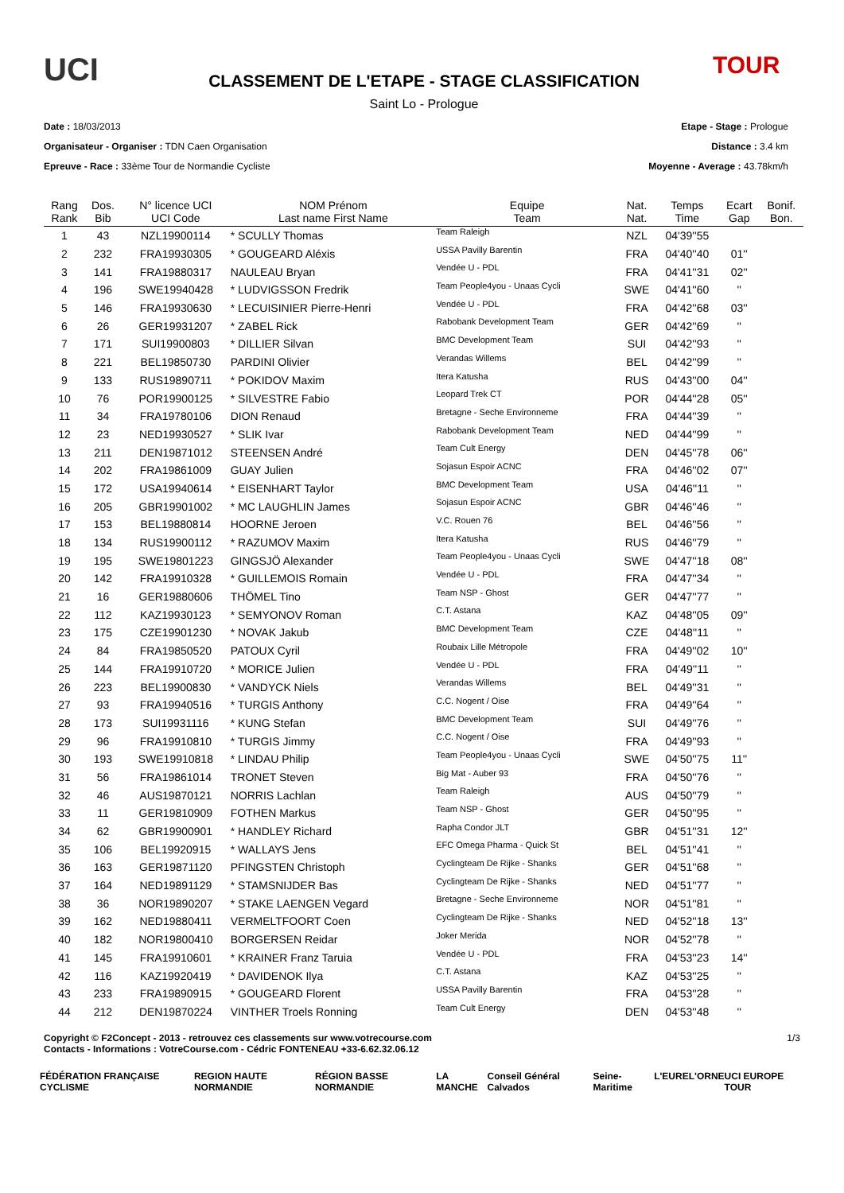UCI
CLASSEMENT DE L'ETAPE - STAGE CLASSIFICATION
Saint Lo - Prologue
TOUR
Date : 18/03/2013
Organisateur - Organiser : TDN Caen Organisation
Epreuve - Race : 33ème Tour de Normandie Cycliste
Etape - Stage : Prologue
Distance : 3.4 km
Moyenne - Average : 43.78km/h
| Rang Rank | Dos. Bib | N° licence UCI UCI Code | NOM Prénom Last name First Name | Equipe Team | Nat. Nat. | Temps Time | Ecart Gap | Bonif. Bon. |
| --- | --- | --- | --- | --- | --- | --- | --- | --- |
| 1 | 43 | NZL19900114 | * SCULLY Thomas | Team Raleigh | NZL | 04'39''55 | | |
| 2 | 232 | FRA19930305 | * GOUGEARD Aléxis | USSA Pavilly Barentin | FRA | 04'40''40 | 01'' | |
| 3 | 141 | FRA19880317 | NAULEAU Bryan | Vendée U - PDL | FRA | 04'41''31 | 02'' | |
| 4 | 196 | SWE19940428 | * LUDVIGSSON Fredrik | Team People4you - Unaas Cycli | SWE | 04'41''60 | '' | |
| 5 | 146 | FRA19930630 | * LECUISINIER Pierre-Henri | Vendée U - PDL | FRA | 04'42''68 | 03'' | |
| 6 | 26 | GER19931207 | * ZABEL Rick | Rabobank Development Team | GER | 04'42''69 | '' | |
| 7 | 171 | SUI19900803 | * DILLIER Silvan | BMC Development Team | SUI | 04'42''93 | '' | |
| 8 | 221 | BEL19850730 | PARDINI Olivier | Verandas Willems | BEL | 04'42''99 | '' | |
| 9 | 133 | RUS19890711 | * POKIDOV Maxim | Itera Katusha | RUS | 04'43''00 | 04'' | |
| 10 | 76 | POR19900125 | * SILVESTRE Fabio | Leopard Trek CT | POR | 04'44''28 | 05'' | |
| 11 | 34 | FRA19780106 | DION Renaud | Bretagne - Seche Environneme | FRA | 04'44''39 | '' | |
| 12 | 23 | NED19930527 | * SLIK Ivar | Rabobank Development Team | NED | 04'44''99 | '' | |
| 13 | 211 | DEN19871012 | STEENSEN André | Team Cult Energy | DEN | 04'45''78 | 06'' | |
| 14 | 202 | FRA19861009 | GUAY Julien | Sojasun Espoir ACNC | FRA | 04'46''02 | 07'' | |
| 15 | 172 | USA19940614 | * EISENHART Taylor | BMC Development Team | USA | 04'46''11 | '' | |
| 16 | 205 | GBR19901002 | * MC LAUGHLIN James | Sojasun Espoir ACNC | GBR | 04'46''46 | '' | |
| 17 | 153 | BEL19880814 | HOORNE Jeroen | V.C. Rouen 76 | BEL | 04'46''56 | '' | |
| 18 | 134 | RUS19900112 | * RAZUMOV Maxim | Itera Katusha | RUS | 04'46''79 | '' | |
| 19 | 195 | SWE19801223 | GINGSJÖ Alexander | Team People4you - Unaas Cycli | SWE | 04'47''18 | 08'' | |
| 20 | 142 | FRA19910328 | * GUILLEMOIS Romain | Vendée U - PDL | FRA | 04'47''34 | '' | |
| 21 | 16 | GER19880606 | THÖMEL Tino | Team NSP - Ghost | GER | 04'47''77 | '' | |
| 22 | 112 | KAZ19930123 | * SEMYONOV Roman | C.T. Astana | KAZ | 04'48''05 | 09'' | |
| 23 | 175 | CZE19901230 | * NOVAK Jakub | BMC Development Team | CZE | 04'48''11 | '' | |
| 24 | 84 | FRA19850520 | PATOUX Cyril | Roubaix Lille Métropole | FRA | 04'49''02 | 10'' | |
| 25 | 144 | FRA19910720 | * MORICE Julien | Vendée U - PDL | FRA | 04'49''11 | '' | |
| 26 | 223 | BEL19900830 | * VANDYCK Niels | Verandas Willems | BEL | 04'49''31 | '' | |
| 27 | 93 | FRA19940516 | * TURGIS Anthony | C.C. Nogent / Oise | FRA | 04'49''64 | '' | |
| 28 | 173 | SUI19931116 | * KUNG Stefan | BMC Development Team | SUI | 04'49''76 | '' | |
| 29 | 96 | FRA19910810 | * TURGIS Jimmy | C.C. Nogent / Oise | FRA | 04'49''93 | '' | |
| 30 | 193 | SWE19910818 | * LINDAU Philip | Team People4you - Unaas Cycli | SWE | 04'50''75 | 11'' | |
| 31 | 56 | FRA19861014 | TRONET Steven | Big Mat - Auber 93 | FRA | 04'50''76 | '' | |
| 32 | 46 | AUS19870121 | NORRIS Lachlan | Team Raleigh | AUS | 04'50''79 | '' | |
| 33 | 11 | GER19810909 | FOTHEN Markus | Team NSP - Ghost | GER | 04'50''95 | '' | |
| 34 | 62 | GBR19900901 | * HANDLEY Richard | Rapha Condor JLT | GBR | 04'51''31 | 12'' | |
| 35 | 106 | BEL19920915 | * WALLAYS Jens | EFC Omega Pharma - Quick St | BEL | 04'51''41 | '' | |
| 36 | 163 | GER19871120 | PFINGSTEN Christoph | Cyclingteam De Rijke - Shanks | GER | 04'51''68 | '' | |
| 37 | 164 | NED19891129 | * STAMSNIJDER Bas | Cyclingteam De Rijke - Shanks | NED | 04'51''77 | '' | |
| 38 | 36 | NOR19890207 | * STAKE LAENGEN Vegard | Bretagne - Seche Environneme | NOR | 04'51''81 | '' | |
| 39 | 162 | NED19880411 | VERMELTFOORT Coen | Cyclingteam De Rijke - Shanks | NED | 04'52''18 | 13'' | |
| 40 | 182 | NOR19800410 | BORGERSEN Reidar | Joker Merida | NOR | 04'52''78 | '' | |
| 41 | 145 | FRA19910601 | * KRAINER Franz Taruia | Vendée U - PDL | FRA | 04'53''23 | 14'' | |
| 42 | 116 | KAZ19920419 | * DAVIDENOK Ilya | C.T. Astana | KAZ | 04'53''25 | '' | |
| 43 | 233 | FRA19890915 | * GOUGEARD Florent | USSA Pavilly Barentin | FRA | 04'53''28 | '' | |
| 44 | 212 | DEN19870224 | VINTHER Troels Ronning | Team Cult Energy | DEN | 04'53''48 | '' | |
Copyright © F2Concept - 2013 - retrouvez ces classements sur www.votrecourse.com
Contacts - Informations : VotreCourse.com - Cédric FONTENEAU +33-6.62.32.06.12
1/3
FÉDÉRATION FRANÇAISE CYCLISME REGION HAUTE NORMANDIE RÉGION BASSE NORMANDIE LA MANCHE Conseil Général Calvados Seine-Maritime L'EURE L'ORNE UCI EUROPE TOUR